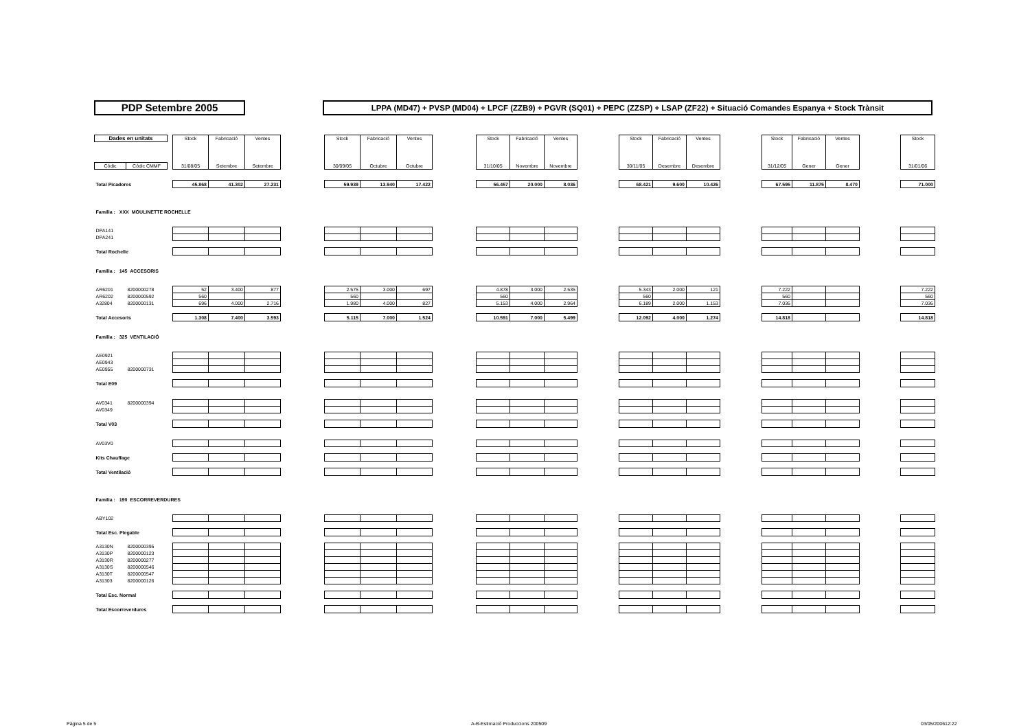PDP Setembre 2005
LPPA (MD47) + PVSP (MD04) + LPCF (ZZB9) + PGVR (SQ01) + PEPC (ZZSP) + LSAP (ZF22) + Situació Comandes Espanya + Stock Trànsit
| Dades en unitats | | | Stock | Fabricació | Ventes | | Stock | Fabricació | Ventes | | Stock | Fabricació | Ventes | | Stock | Fabricació | Ventes | | Stock | Fabricació | Ventes | | Stock |
| Códic | Códic CMMF | | 31/08/05 | Setembre | Setembre | | 30/09/05 | Octubre | Octubre | | 31/10/05 | Novembre | Novembre | | 30/11/05 | Desembre | Desembre | | 31/12/05 | Gener | Gener | | 31/01/06 |
| Total Picadores | | | 45.868 | 41.302 | 27.231 | | 59.939 | 13.940 | 17.422 | | 56.457 | 20.000 | 8.036 | | 68.421 | 9.600 | 10.426 | | 67.595 | 11.875 | 8.470 | | 71.000 |
| Familia : XXX MOULINETTE ROCHELLE | | | | | | | | | | | | | | | | | | | | | | | |
| DPA141 | | | | | | | | | | | | | | | | | | | | | | | |
| DPA241 | | | | | | | | | | | | | | | | | | | | | | | |
| Total Rochelle | | | | | | | | | | | | | | | | | | | | | | | |
| Familia : 145 ACCESORIS | | | | | | | | | | | | | | | | | | | | | | | |
| AR6201 | 8200000278 | | 52 | 3.400 | 877 | | 2.575 | 3.000 | 697 | | 4.878 | 3.000 | 2.535 | | 5.343 | 2.000 | 121 | | 7.222 | | | | 7.222 |
| AR6202 | 8200000592 | | 560 | | | | 560 | | | | 560 | | | | 560 | | | | 560 | | | | 560 |
| A32804 | 8200000131 | | 696 | 4.000 | 2.716 | | 1.980 | 4.000 | 827 | | 5.153 | 4.000 | 2.964 | | 6.189 | 2.000 | 1.153 | | 7.036 | | | | 7.036 |
| Total Accesoris | | | 1.308 | 7.400 | 3.593 | | 5.115 | 7.000 | 1.524 | | 10.591 | 7.000 | 5.499 | | 12.092 | 4.000 | 1.274 | | 14.818 | | | | 14.818 |
| Familia : 325 VENTILACIÓ | | | | | | | | | | | | | | | | | | | | | | | |
| AE0921 | | | | | | | | | | | | | | | | | | | | | | | |
| AE0943 | | | | | | | | | | | | | | | | | | | | | | | |
| AE0955 | 8200000731 | | | | | | | | | | | | | | | | | | | | | | |
| Total E09 | | | | | | | | | | | | | | | | | | | | | | | |
| AV0341 | 8200000394 | | | | | | | | | | | | | | | | | | | | | | |
| AV0349 | | | | | | | | | | | | | | | | | | | | | | | |
| Total V03 | | | | | | | | | | | | | | | | | | | | | | | |
| AV03V0 | | | | | | | | | | | | | | | | | | | | | | | |
| Kits Chauffage | | | | | | | | | | | | | | | | | | | | | | | |
| Total Ventilació | | | | | | | | | | | | | | | | | | | | | | | |
| Familia : 190 ESCORREVERDURES | | | | | | | | | | | | | | | | | | | | | | | |
| ABY102 | | | | | | | | | | | | | | | | | | | | | | | |
| Total Esc. Plegable | | | | | | | | | | | | | | | | | | | | | | | |
| A3130N | 8200000395 | | | | | | | | | | | | | | | | | | | | | | |
| A3130P | 8200000123 | | | | | | | | | | | | | | | | | | | | | | |
| A3130R | 8200000277 | | | | | | | | | | | | | | | | | | | | | | |
| A3130S | 8200000546 | | | | | | | | | | | | | | | | | | | | | | |
| A3130T | 8200000547 | | | | | | | | | | | | | | | | | | | | | | |
| A31303 | 8200000126 | | | | | | | | | | | | | | | | | | | | | | |
| Total Esc. Normal | | | | | | | | | | | | | | | | | | | | | | | |
| Total Escorreverdures | | | | | | | | | | | | | | | | | | | | | | | |
Pàgina 5 de 5 A-B-Estimació Produccions 200509 03/05/200612:22